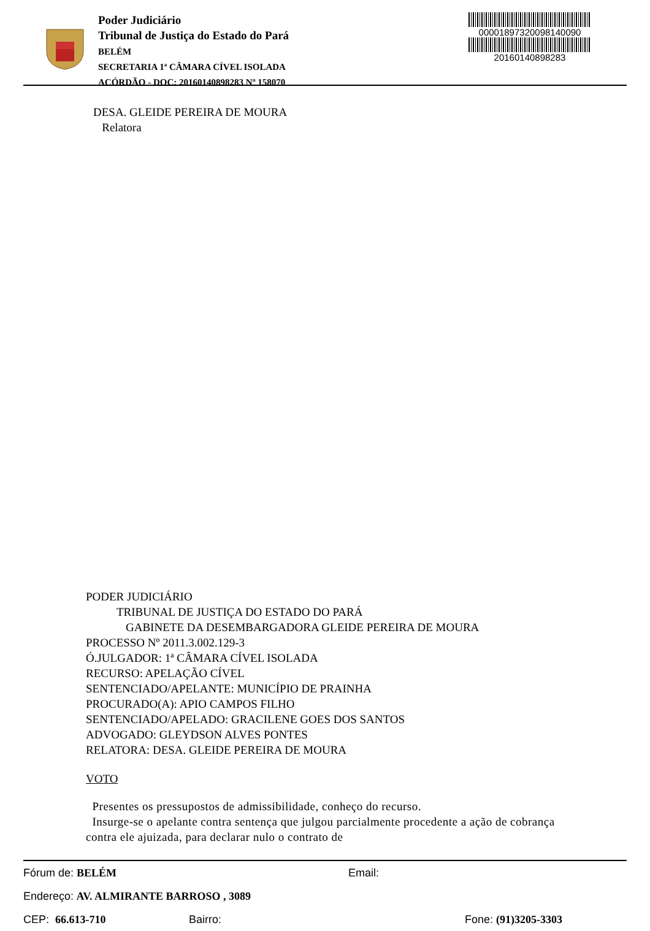Poder Judiciário
Tribunal de Justiça do Estado do Pará
BELÉM
SECRETARIA 1ª CÂMARA CÍVEL ISOLADA
ACÓRDÃO - DOC: 20160140898283 Nº 158070
00001897320098140090
20160140898283
DESA. GLEIDE PEREIRA DE MOURA
Relatora
PODER JUDICIÁRIO
TRIBUNAL DE JUSTIÇA DO ESTADO DO PARÁ
GABINETE DA DESEMBARGADORA GLEIDE PEREIRA DE MOURA
PROCESSO Nº 2011.3.002.129-3
Ó.JULGADOR: 1ª CÂMARA CÍVEL ISOLADA
RECURSO: APELAÇÃO CÍVEL
SENTENCIADO/APELANTE: MUNICÍPIO DE PRAINHA
PROCURADO(A): APIO CAMPOS FILHO
SENTENCIADO/APELADO: GRACILENE GOES DOS SANTOS
ADVOGADO: GLEYDSON ALVES PONTES
RELATORA: DESA. GLEIDE PEREIRA DE MOURA
VOTO
Presentes os pressupostos de admissibilidade, conheço do recurso.
Insurge-se o apelante contra sentença que julgou parcialmente procedente a ação de cobrança contra ele ajuizada, para declarar nulo o contrato de
Fórum de: BELÉM Email:
Endereço: AV. ALMIRANTE BARROSO , 3089
CEP: 66.613-710 Bairro: Fone: (91)3205-3303